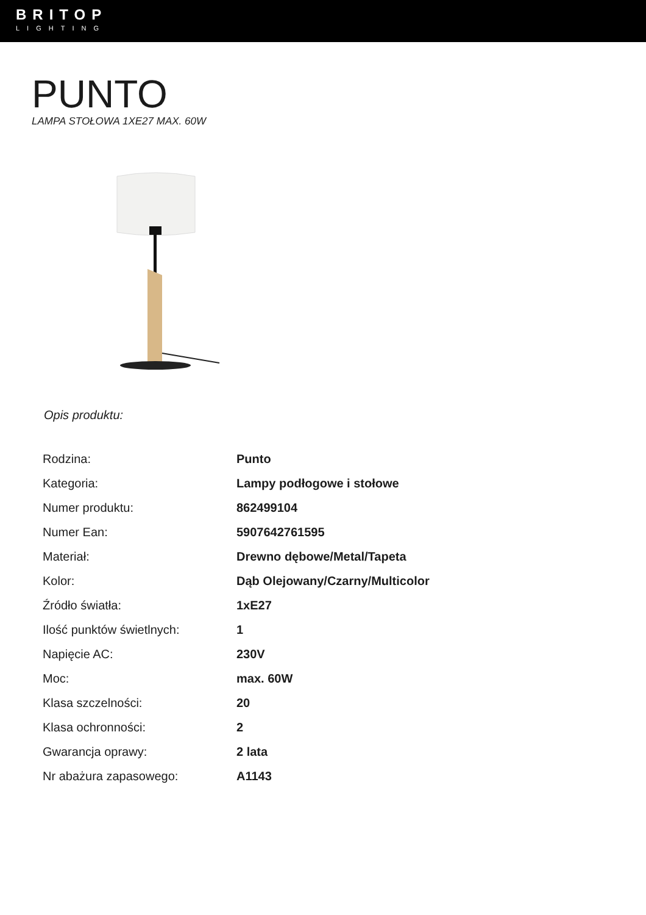BRITOP
LIGHTING
PUNTO
LAMPA STOŁOWA 1XE27 MAX. 60W
Opis produktu:
| Rodzina: | Punto |
| Kategoria: | Lampy podłogowe i stołowe |
| Numer produktu: | 862499104 |
| Numer Ean: | 5907642761595 |
| Materiał: | Drewno dębowe/Metal/Tapeta |
| Kolor: | Dąb Olejowany/Czarny/Multicolor |
| Źródło światła: | 1xE27 |
| Ilość punktów świetlnych: | 1 |
| Napięcie AC: | 230V |
| Moc: | max. 60W |
| Klasa szczelności: | 20 |
| Klasa ochronności: | 2 |
| Gwarancja oprawy: | 2 lata |
| Nr abażura zapasowego: | A1143 |